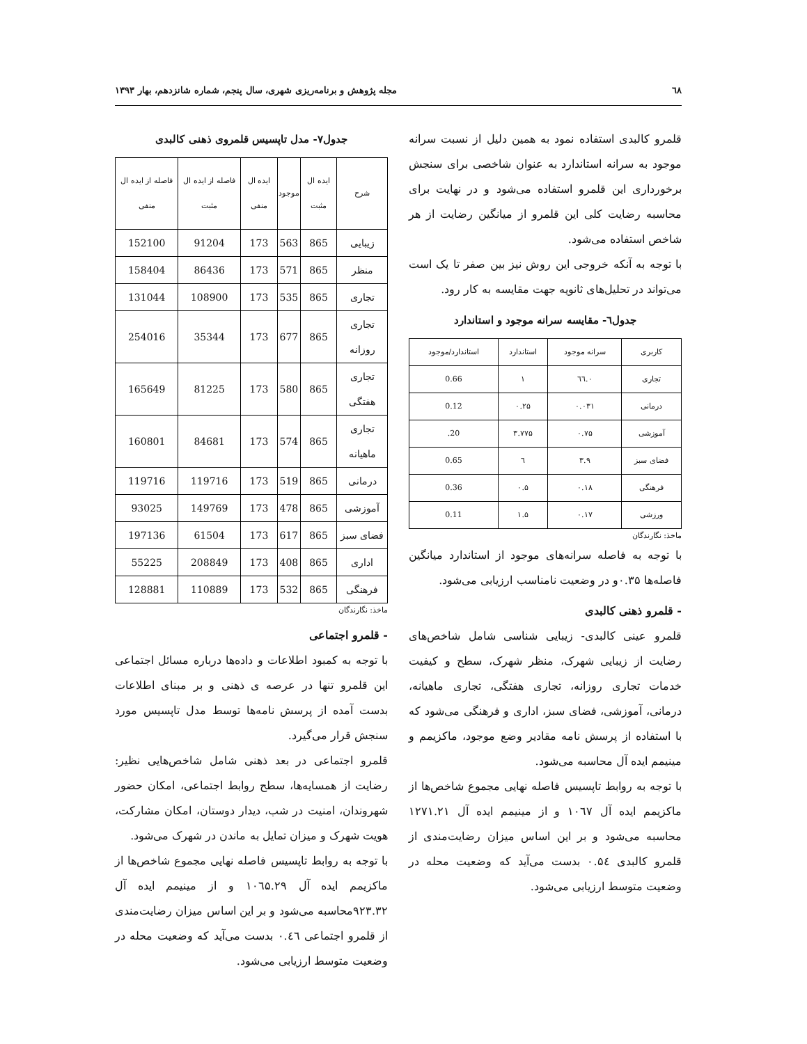٦٨ مجله پژوهش و برنامه‌ریزی شهری، سال پنجم، شماره شانزدهم، بهار ۱۳۹۳
قلمرو کالبدی استفاده نمود به همین دلیل از نسبت سرانه موجود به سرانه استاندارد به عنوان شاخصی برای سنجش برخورداری این قلمرو استفاده می‌شود و در نهایت برای محاسبه رضایت کلی این قلمرو از میانگین رضایت از هر شاخص استفاده می‌شود.
با توجه به آنکه خروجی این روش نیز بین صفر تا یک است می‌تواند در تحلیل‌های ثانویه جهت مقایسه به کار رود.
جدول٦- مقایسه سرانه موجود و استاندارد
| کاربری | سرانه موجود | استاندارد | استاندارد/موجود |
| --- | --- | --- | --- |
| تجاری | ۰.٦٦ | ۱ | 0.66 |
| درمانی | ۰.۰۳۱ | ۰.۲۵ | 0.12 |
| آموزشی | ۰.۷۵ | ۳.۷۷۵ | 20. |
| فضای سبز | ۳.۹ | ٦ | 0.65 |
| فرهنگی | ۰.۱۸ | ۰.۵ | 0.36 |
| ورزشی | ۰.۱۷ | ۱.۵ | 0.11 |
ماخذ: نگارندگان
با توجه به فاصله سرانه‌های موجود از استاندارد میانگین فاصله‌ها ۰.۳۵و در وضعیت نامناسب ارزیابی می‌شود.
- قلمرو ذهنی کالبدی
قلمرو عینی کالبدی- زیبایی شناسی شامل شاخص‌های رضایت از زیبایی شهرک، منظر شهرک، سطح و کیفیت خدمات تجاری روزانه، تجاری هفتگی، تجاری ماهیانه، درمانی، آموزشی، فضای سبز، اداری و فرهنگی می‌شود که با استفاده از پرسش نامه مقادیر وضع موجود، ماکزیمم و مینیمم ایده آل محاسبه می‌شود.
با توجه به روابط تاپسیس فاصله نهایی مجموع شاخص‌ها از ماکزیمم ایده آل ۱۰٦۷ و از مینیمم ایده آل ۱۲۷۱.۲۱ محاسبه می‌شود و بر این اساس میزان رضایت‌مندی از قلمرو کالبدی ۰.۵٤ بدست می‌آید که وضعیت محله در وضعیت متوسط ارزیابی می‌شود.
جدول۷- مدل تاپسیس قلمروی ذهنی کالبدی
| شرح | ایده ال مثبت | موجود | ایده ال منفی | فاصله از ایده ال مثبت | فاصله از ایده ال منفی |
| --- | --- | --- | --- | --- | --- |
| زیبایی | 865 | 563 | 173 | 91204 | 152100 |
| منظر | 865 | 571 | 173 | 86436 | 158404 |
| تجاری | 865 | 535 | 173 | 108900 | 131044 |
| تجاری روزانه | 865 | 677 | 173 | 35344 | 254016 |
| تجاری هفتگی | 865 | 580 | 173 | 81225 | 165649 |
| تجاری ماهیانه | 865 | 574 | 173 | 84681 | 160801 |
| درمانی | 865 | 519 | 173 | 119716 | 119716 |
| آموزشی | 865 | 478 | 173 | 149769 | 93025 |
| فضای سبز | 865 | 617 | 173 | 61504 | 197136 |
| اداری | 865 | 408 | 173 | 208849 | 55225 |
| فرهنگی | 865 | 532 | 173 | 110889 | 128881 |
ماخذ: نگارندگان
- قلمرو اجتماعی
با توجه به کمبود اطلاعات و داده‌ها درباره مسائل اجتماعی این قلمرو تنها در عرصه ی ذهنی و بر مبنای اطلاعات بدست آمده از پرسش نامه‌ها توسط مدل تاپسیس مورد سنجش قرار می‌گیرد.
قلمرو اجتماعی در بعد ذهنی شامل شاخص‌هایی نظیر: رضایت از همسایه‌ها، سطح روابط اجتماعی، امکان حضور شهروندان، امنیت در شب، دیدار دوستان، امکان مشارکت، هویت شهرک و میزان تمایل به ماندن در شهرک می‌شود.
با توجه به روابط تاپسیس فاصله نهایی مجموع شاخص‌ها از ماکزیمم ایده آل ۱۰٦۵.۲۹ و از مینیمم ایده آل ۹۲۳.۳۲محاسبه می‌شود و بر این اساس میزان رضایت‌مندی از قلمرو اجتماعی ۰.٤٦ بدست می‌آید که وضعیت محله در وضعیت متوسط ارزیابی می‌شود.